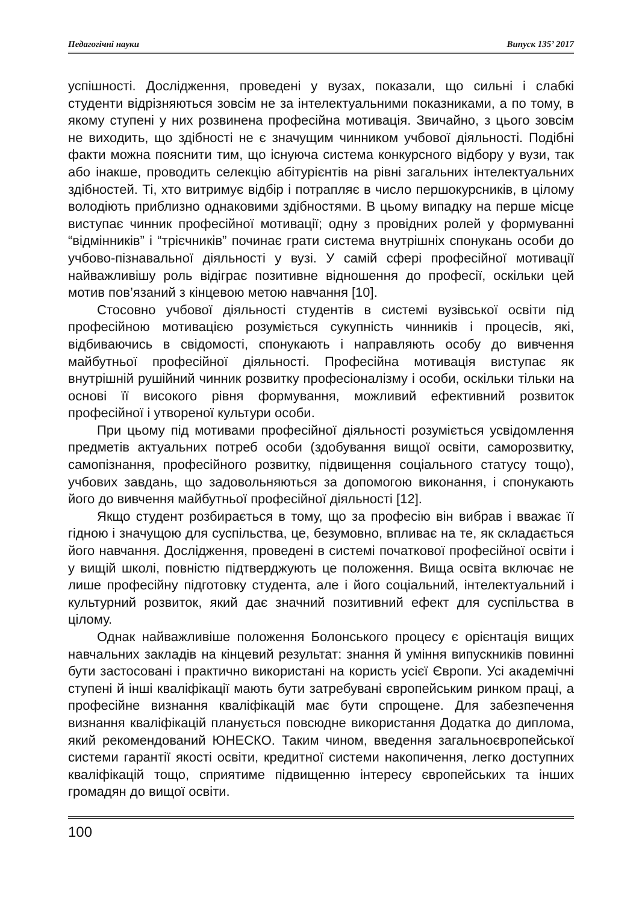Педагогічні науки Випуск 135’ 2017
успішності. Дослідження, проведені у вузах, показали, що сильні і слабкі студенти відрізняються зовсім не за інтелектуальними показниками, а по тому, в якому ступені у них розвинена професійна мотивація. Звичайно, з цього зовсім не виходить, що здібності не є значущим чинником учбової діяльності. Подібні факти можна пояснити тим, що існуюча система конкурсного відбору у вузи, так або інакше, проводить селекцію абітурієнтів на рівні загальних інтелектуальних здібностей. Ті, хто витримує відбір і потрапляє в число першокурсників, в цілому володіють приблизно однаковими здібностями. В цьому випадку на перше місце виступає чинник професійної мотивації; одну з провідних ролей у формуванні “відмінників” і “трієчників” починає грати система внутрішніх спонукань особи до учбово-пізнавальної діяльності у вузі. У самій сфері професійної мотивації найважливішу роль відіграє позитивне відношення до професії, оскільки цей мотив пов’язаний з кінцевою метою навчання [10].
Стосовно учбової діяльності студентів в системі вузівської освіти під професійною мотивацією розуміється сукупність чинників і процесів, які, відбиваючись в свідомості, спонукають і направляють особу до вивчення майбутньої професійної діяльності. Професійна мотивація виступає як внутрішній рушійний чинник розвитку професіоналізму і особи, оскільки тільки на основі її високого рівня формування, можливий ефективний розвиток професійної і утвореної культури особи.
При цьому під мотивами професійної діяльності розуміється усвідомлення предметів актуальних потреб особи (здобування вищої освіти, саморозвитку, самопізнання, професійного розвитку, підвищення соціального статусу тощо), учбових завдань, що задовольняються за допомогою виконання, і спонукають його до вивчення майбутньої професійної діяльності [12].
Якщо студент розбирається в тому, що за професію він вибрав і вважає її гідною і значущою для суспільства, це, безумовно, впливає на те, як складається його навчання. Дослідження, проведені в системі початкової професійної освіти і у вищій школі, повністю підтверджують це положення. Вища освіта включає не лише професійну підготовку студента, але і його соціальний, інтелектуальний і культурний розвиток, який дає значний позитивний ефект для суспільства в цілому.
Однак найважливіше положення Болонського процесу є орієнтація вищих навчальних закладів на кінцевий результат: знання й уміння випускників повинні бути застосовані і практично використані на користь усієї Європи. Усі академічні ступені й інші кваліфікації мають бути затребувані європейським ринком праці, а професійне визнання кваліфікацій має бути спрощене. Для забезпечення визнання кваліфікацій планується повсюдне використання Додатка до диплома, який рекомендований ЮНЕСКО. Таким чином, введення загальноєвропейської системи гарантії якості освіти, кредитної системи накопичення, легко доступних кваліфікацій тощо, сприятиме підвищенню інтересу європейських та інших громадян до вищої освіти.
100